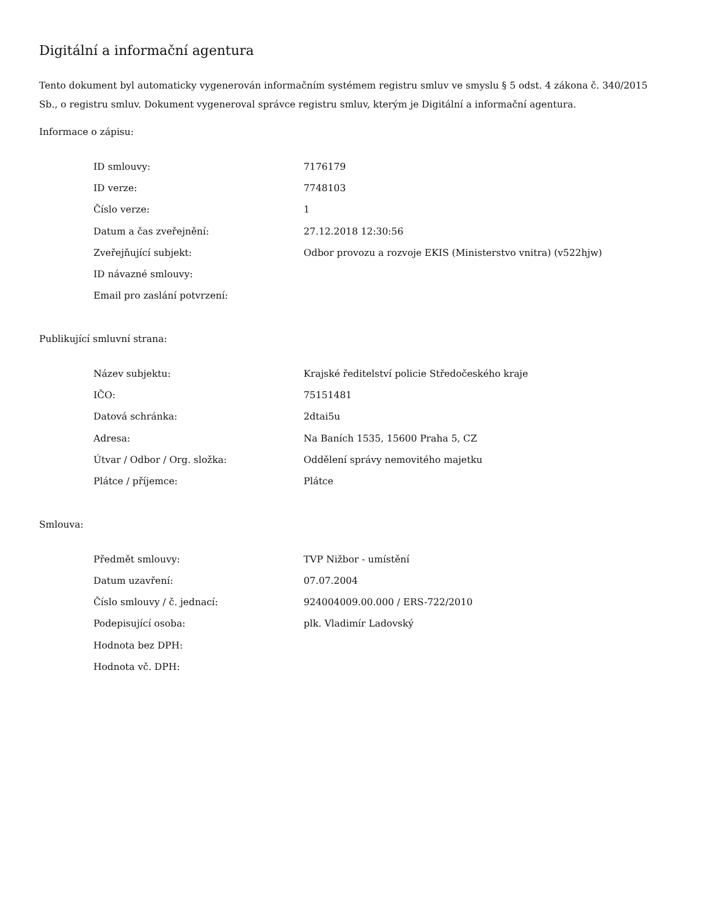Digitální a informační agentura
Tento dokument byl automaticky vygenerován informačním systémem registru smluv ve smyslu § 5 odst. 4 zákona č. 340/2015 Sb., o registru smluv. Dokument vygeneroval správce registru smluv, kterým je Digitální a informační agentura.
Informace o zápisu:
| ID smlouvy: | 7176179 |
| ID verze: | 7748103 |
| Číslo verze: | 1 |
| Datum a čas zveřejnění: | 27.12.2018 12:30:56 |
| Zveřejňující subjekt: | Odbor provozu a rozvoje EKIS (Ministerstvo vnitra) (v522hjw) |
| ID návazné smlouvy: | |
| Email pro zaslání potvrzení: | |
Publikující smluvní strana:
| Název subjektu: | Krajské ředitelství policie Středočeského kraje |
| IČO: | 75151481 |
| Datová schránka: | 2dtai5u |
| Adresa: | Na Baních 1535, 15600 Praha 5, CZ |
| Útvar / Odbor / Org. složka: | Oddělení správy nemovitého majetku |
| Plátce / příjemce: | Plátce |
Smlouva:
| Předmět smlouvy: | TVP Nižbor - umístění |
| Datum uzavření: | 07.07.2004 |
| Číslo smlouvy / č. jednací: | 924004009.00.000 / ERS-722/2010 |
| Podepisující osoba: | plk. Vladimír Ladovský |
| Hodnota bez DPH: | |
| Hodnota vč. DPH: | |